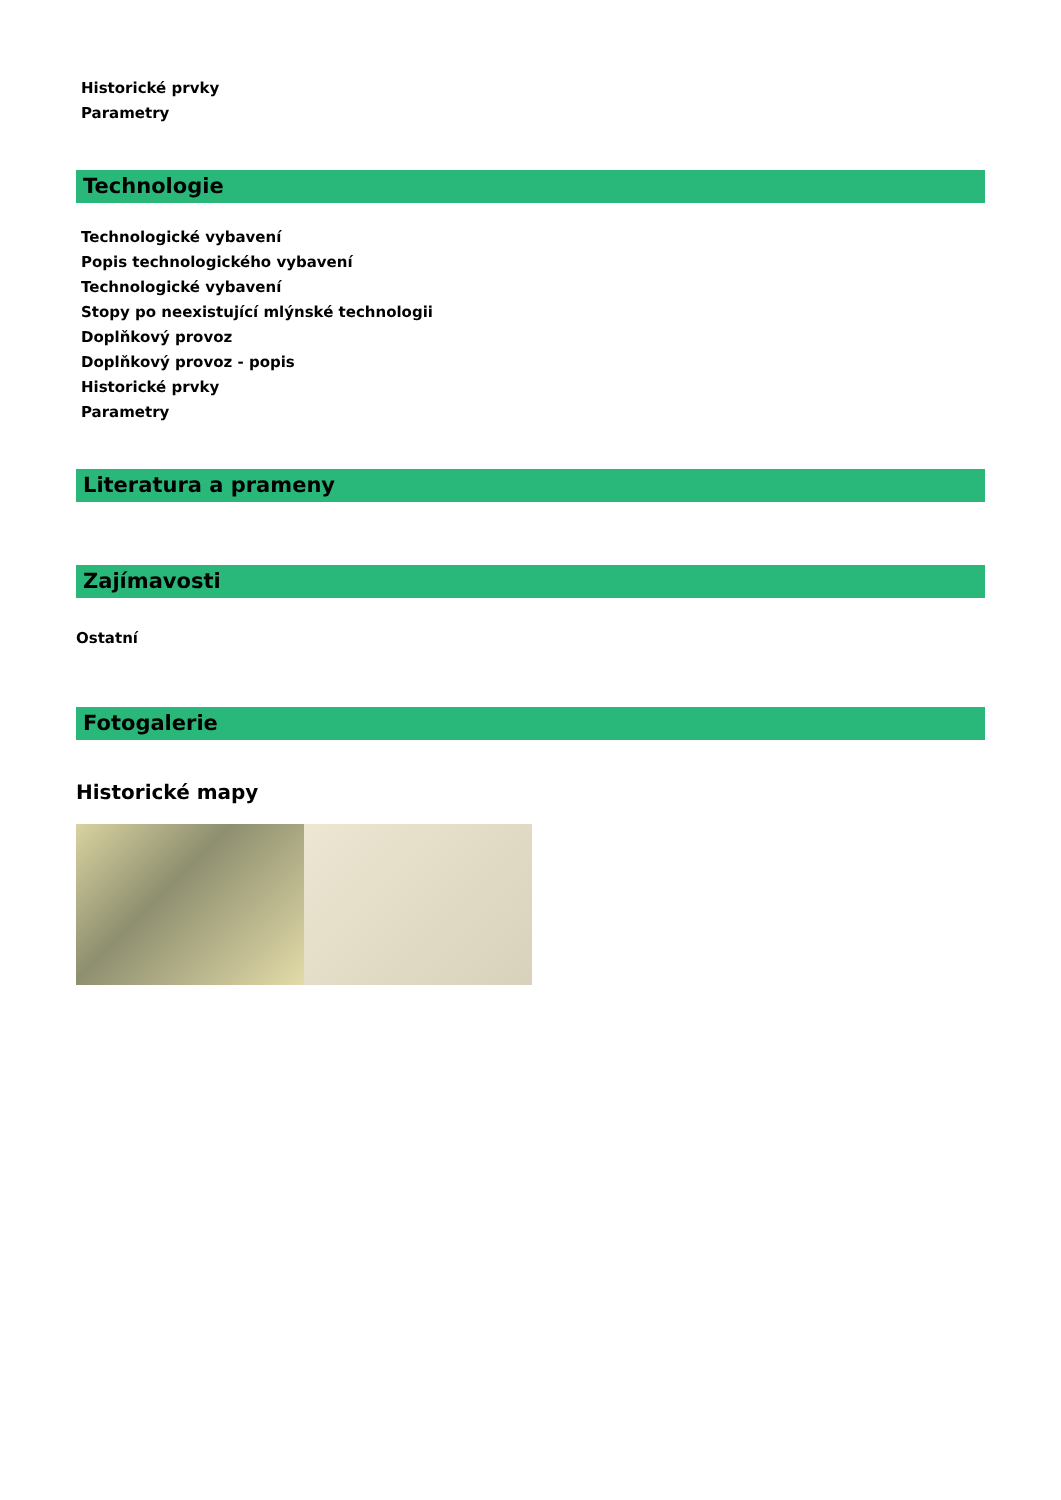Historické prvky
Parametry
Technologie
Technologické vybavení
Popis technologického vybavení
Technologické vybavení
Stopy po neexistující mlýnské technologii
Doplňkový provoz
Doplňkový provoz - popis
Historické prvky
Parametry
Literatura a prameny
Zajímavosti
Ostatní
Fotogalerie
Historické mapy